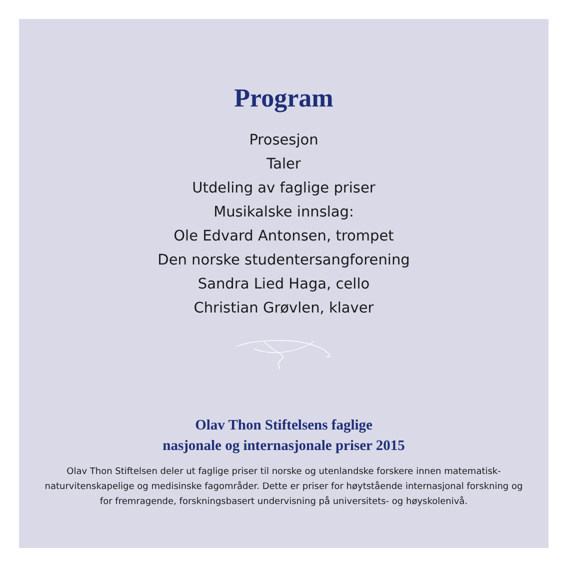Program
Prosesjon
Taler
Utdeling av faglige priser
Musikalske innslag:
Ole Edvard Antonsen, trompet
Den norske studentersangforening
Sandra Lied Haga, cello
Christian Grøvlen, klaver
Olav Thon Stiftelsens faglige
nasjonale og internasjonale priser 2015
Olav Thon Stiftelsen deler ut faglige priser til norske og utenlandske forskere innen matematisk-naturvitenskapelige og medisinske fagområder. Dette er priser for høytstående internasjonal forskning og for fremragende, forskningsbasert undervisning på universitets- og høyskolenivå.